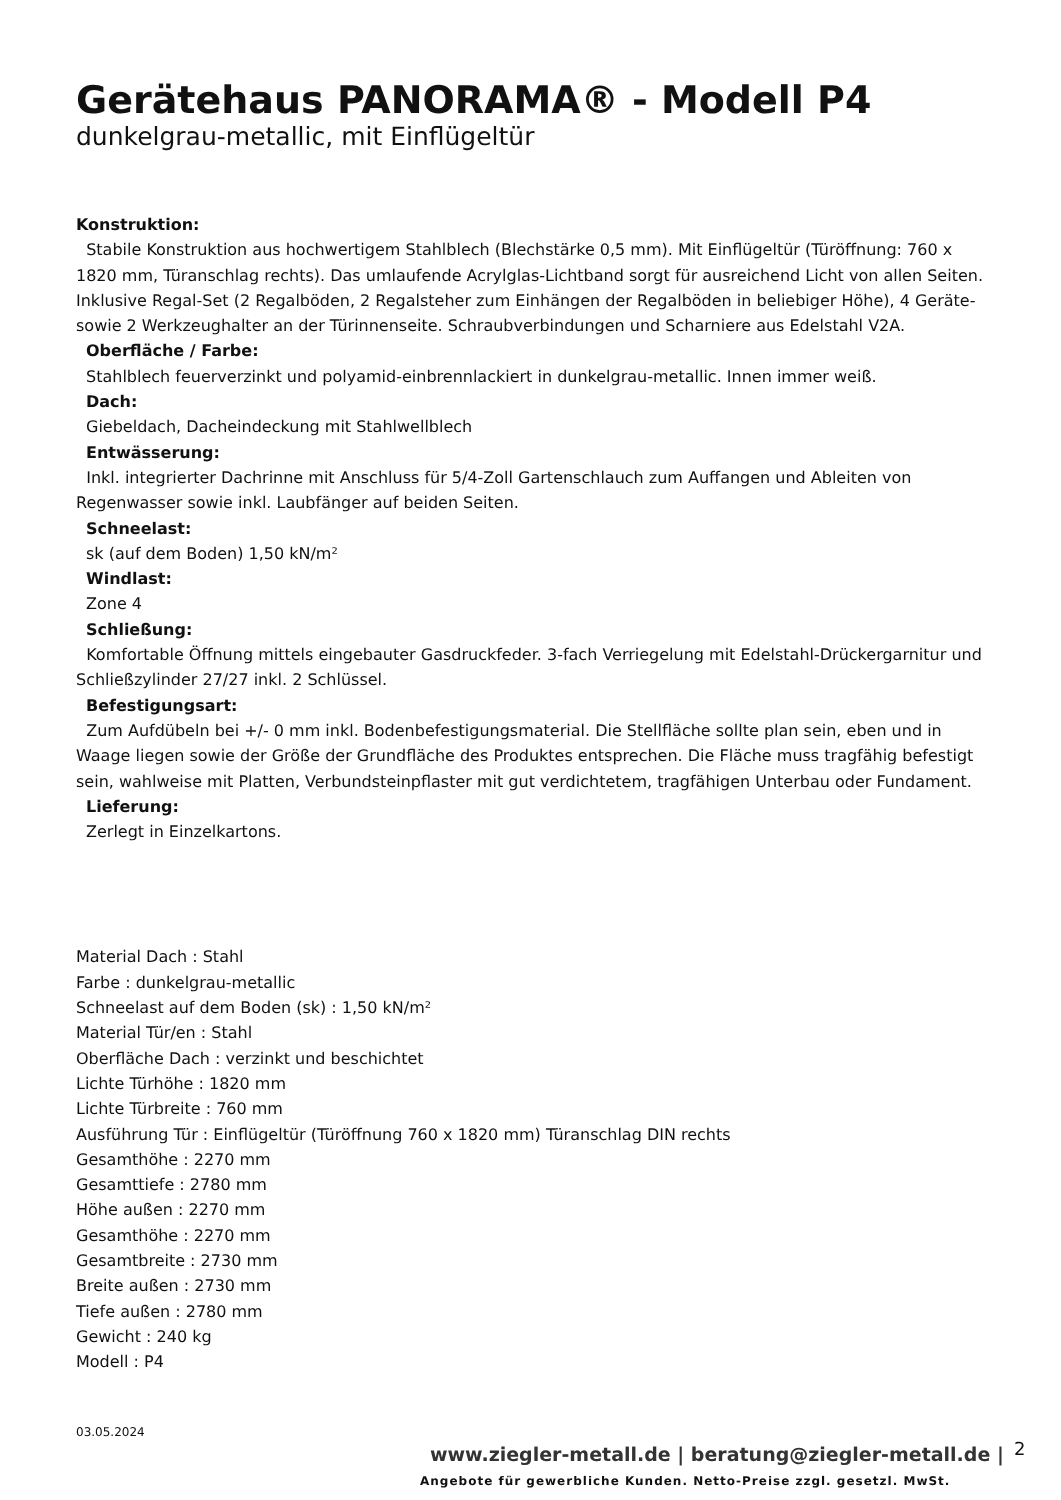Gerätehaus PANORAMA® - Modell P4
dunkelgrau-metallic, mit Einflügeltür
Konstruktion:
Stabile Konstruktion aus hochwertigem Stahlblech (Blechstärke 0,5 mm). Mit Einflügeltür (Türöffnung: 760 x 1820 mm, Türanschlag rechts). Das umlaufende Acrylglas-Lichtband sorgt für ausreichend Licht von allen Seiten. Inklusive Regal-Set (2 Regalböden, 2 Regalsteher zum Einhängen der Regalböden in beliebiger Höhe), 4 Geräte- sowie 2 Werkzeughalter an der Türinnenseite. Schraubverbindungen und Scharniere aus Edelstahl V2A.
Oberfläche / Farbe:
Stahlblech feuerverzinkt und polyamid-einbrennlackiert in dunkelgrau-metallic. Innen immer weiß.
Dach:
Giebeldach, Dacheindeckung mit Stahlwellblech
Entwässerung:
Inkl. integrierter Dachrinne mit Anschluss für 5/4-Zoll Gartenschlauch zum Auffangen und Ableiten von Regenwasser sowie inkl. Laubfänger auf beiden Seiten.
Schneelast:
sk (auf dem Boden) 1,50 kN/m²
Windlast:
Zone 4
Schließung:
Komfortable Öffnung mittels eingebauter Gasdruckfeder. 3-fach Verriegelung mit Edelstahl-Drückergarnitur und Schließzylinder 27/27 inkl. 2 Schlüssel.
Befestigungsart:
Zum Aufdübeln bei +/- 0 mm inkl. Bodenbefestigungsmaterial. Die Stellfläche sollte plan sein, eben und in Waage liegen sowie der Größe der Grundfläche des Produktes entsprechen. Die Fläche muss tragfähig befestigt sein, wahlweise mit Platten, Verbundsteinpflaster mit gut verdichtetem, tragfähigen Unterbau oder Fundament.
Lieferung:
Zerlegt in Einzelkartons.
Material Dach : Stahl
Farbe : dunkelgrau-metallic
Schneelast auf dem Boden (sk) : 1,50 kN/m²
Material Tür/en : Stahl
Oberfläche Dach : verzinkt und beschichtet
Lichte Türhöhe : 1820 mm
Lichte Türbreite : 760 mm
Ausführung Tür : Einflügeltür (Türöffnung 760 x 1820 mm) Türanschlag DIN rechts
Gesamthöhe : 2270 mm
Gesamttiefe : 2780 mm
Höhe außen : 2270 mm
Gesamthöhe : 2270 mm
Gesamtbreite : 2730 mm
Breite außen : 2730 mm
Tiefe außen : 2780 mm
Gewicht : 240 kg
Modell : P4
03.05.2024
www.ziegler-metall.de | beratung@ziegler-metall.de |
2
Angebote für gewerbliche Kunden. Netto-Preise zzgl. gesetzl. MwSt.